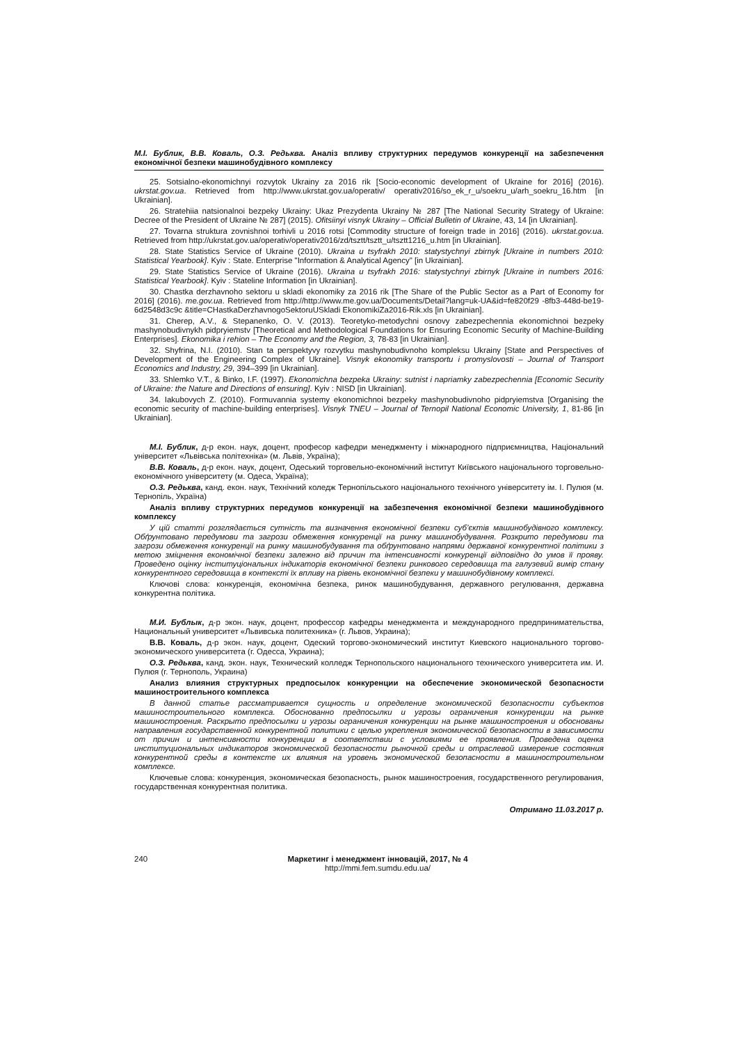М.І. Бублик, В.В. Коваль, О.З. Редьква. Аналіз впливу структурних передумов конкуренції на забезпечення економічної безпеки машинобудівного комплексу
25. Sotsialno-ekonomichnyi rozvytok Ukrainy za 2016 rik [Socio-economic development of Ukraine for 2016] (2016). ukrstat.gov.ua. Retrieved from http://www.ukrstat.gov.ua/operativ/ operativ2016/so_ek_r_u/soekru_u/arh_soekru_16.htm [in Ukrainian].
26. Stratehiia natsionalnoi bezpeky Ukrainy: Ukaz Prezydenta Ukrainy № 287 [The National Security Strategy of Ukraine: Decree of the President of Ukraine № 287] (2015). Ofitsiinyi visnyk Ukrainy – Official Bulletin of Ukraine, 43, 14 [in Ukrainian].
27. Tovarna struktura zovnishnoi torhivli u 2016 rotsi [Commodity structure of foreign trade in 2016] (2016). ukrstat.gov.ua. Retrieved from http://ukrstat.gov.ua/operativ/operativ2016/zd/tsztt/tsztt_u/tsztt1216_u.htm [in Ukrainian].
28. State Statistics Service of Ukraine (2010). Ukraina u tsyfrakh 2010: statystychnyi zbirnyk [Ukraine in numbers 2010: Statistical Yearbook]. Kyiv : State. Enterprise "Information & Analytical Agency" [in Ukrainian].
29. State Statistics Service of Ukraine (2016). Ukraina u tsyfrakh 2016: statystychnyi zbirnyk [Ukraine in numbers 2016: Statistical Yearbook]. Kyiv : Stateline Information [in Ukrainian].
30. Chastka derzhavnoho sektoru u skladi ekonomiky za 2016 rik [The Share of the Public Sector as a Part of Economy for 2016] (2016). me.gov.ua. Retrieved from http://http://www.me.gov.ua/Documents/Detail?lang=uk-UA&id=fe820f29 -8fb3-448d-be19-6d2548d3c9c &title=CHastkaDerzhavnogoSektoruUSkladi EkonomikiZa2016-Rik.xls [in Ukrainian].
31. Cherep, A.V., & Stepanenko, O. V. (2013). Teoretyko-metodychni osnovy zabezpechennia ekonomichnoi bezpeky mashynobudivnykh pidpryiemstv [Theoretical and Methodological Foundations for Ensuring Economic Security of Machine-Building Enterprises]. Ekonomika i rehion – The Economy and the Region, 3, 78-83 [in Ukrainian].
32. Shyfrina, N.I. (2010). Stan ta perspektyvy rozvytku mashynobudivnoho kompleksu Ukrainy [State and Perspectives of Development of the Engineering Complex of Ukraine]. Visnyk ekonomiky transportu i promyslovosti – Journal of Transport Economics and Industry, 29, 394–399 [in Ukrainian].
33. Shlemko V.T., & Binko, I.F. (1997). Ekonomichna bezpeka Ukrainy: sutnist i napriamky zabezpechennia [Economic Security of Ukraine: the Nature and Directions of ensuring]. Kyiv : NISD [in Ukrainian].
34. Iakubovych Z. (2010). Formuvannia systemy ekonomichnoi bezpeky mashynobudivnoho pidpryiemstva [Organising the economic security of machine-building enterprises]. Visnyk TNEU – Journal of Ternopil National Economic University, 1, 81-86 [in Ukrainian].
М.І. Бублик, д-р екон. наук, доцент, професор кафедри менеджменту і міжнародного підприємництва, Національний університет «Львівська політехніка» (м. Львів, Україна);
В.В. Коваль, д-р екон. наук, доцент, Одеський торговельно-економічний інститут Київського національного торговельно-економічного університету (м. Одеса, Україна);
О.З. Редьква, канд. екон. наук, Технічний коледж Тернопільського національного технічного університету ім. І. Пулюя (м. Тернопіль, Україна)
Аналіз впливу структурних передумов конкуренції на забезпечення економічної безпеки машинобудівного комплексу
У цій статті розглядається сутність та визначення економічної безпеки суб’єктів машинобудівного комплексу. Обґрунтовано передумови та загрози обмеження конкуренції на ринку машинобудування. Розкрито передумови та загрози обмеження конкуренції на ринку машинобудування та обґрунтовано напрями державної конкурентної політики з метою зміцнення економічної безпеки залежно від причин та інтенсивності конкуренції відповідно до умов її прояву. Проведено оцінку інституціональних індикаторів економічної безпеки ринкового середовища та галузевий вимір стану конкурентного середовища в контексті їх впливу на рівень економічної безпеки у машинобудівному комплексі.
Ключові слова: конкуренція, економічна безпека, ринок машинобудування, державного регулювання, державна конкурентна політика.
М.И. Бублык, д-р экон. наук, доцент, профессор кафедры менеджмента и международного предпринимательства, Национальный университет «Львивська политехника» (г. Львов, Украина);
В.В. Коваль, д-р экон. наук, доцент, Одеский торгово-экономический институт Киевского национального торгово-экономического университета (г. Одесса, Украина);
О.З. Редьква, канд. экон. наук, Технический колледж Тернопольского национального технического университета им. И. Пулюя (г. Тернополь, Украина)
Анализ влияния структурных предпосылок конкуренции на обеспечение экономической безопасности машиностроительного комплекса
В данной статье рассматривается сущность и определение экономической безопасности субъектов машиностроительного комплекса. Обоснованно предпосылки и угрозы ограничения конкуренции на рынке машиностроения. Раскрыто предпосылки и угрозы ограничения конкуренции на рынке машиностроения и обоснованы направления государственной конкурентной политики с целью укрепления экономической безопасности в зависимости от причин и интенсивности конкуренции в соответствии с условиями ее проявления. Проведена оценка институциональных индикаторов экономической безопасности рыночной среды и отраслевой измерение состояния конкурентной среды в контексте их влияния на уровень экономической безопасности в машиностроительном комплексе.
Ключевые слова: конкуренция, экономическая безопасность, рынок машиностроения, государственного регулирования, государственная конкурентная политика.
Отримано 11.03.2017 р.
240 Маркетинг і менеджмент інновацій, 2017, № 4
http://mmi.fem.sumdu.edu.ua/